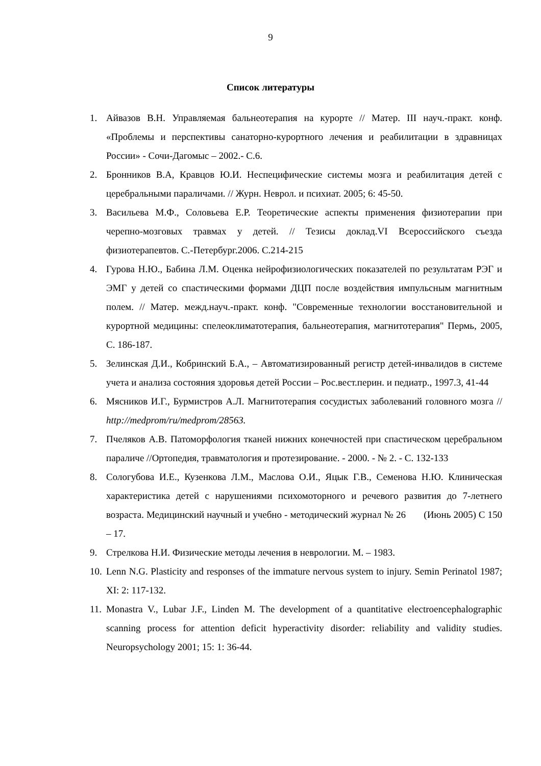9
Список литературы
1. Айвазов В.Н. Управляемая бальнеотерапия на курорте // Матер. III науч.-практ. конф. «Проблемы и перспективы санаторно-курортного лечения и реабилитации в здравницах России» - Сочи-Дагомыс – 2002.- С.6.
2. Бронников В.А, Кравцов Ю.И. Неспецифические системы мозга и реабилитация детей с церебральными параличами. // Журн. Неврол. и психиат. 2005; 6: 45-50.
3. Васильева М.Ф., Соловьева Е.Р. Теоретические аспекты применения физиотерапии при черепно-мозговых травмах у детей. // Тезисы доклад.VI Всероссийского съезда физиотерапевтов. С.-Петербург.2006. С.214-215
4. Гурова Н.Ю., Бабина Л.М. Оценка нейрофизиологических показателей по результатам РЭГ и ЭМГ у детей со спастическими формами ДЦП после воздействия импульсным магнитным полем. // Матер. межд.науч.-практ. конф. "Современные технологии восстановительной и курортной медицины: спелеоклиматотерапия, бальнеотерапия, магнитотерапия" Пермь, 2005, С. 186-187.
5. Зелинская Д.И., Кобринский Б.А., – Автоматизированный регистр детей-инвалидов в системе учета и анализа состояния здоровья детей России – Рос.вест.перин. и педиатр., 1997.3, 41-44
6. Мясников И.Г., Бурмистров А.Л. Магнитотерапия сосудистых заболеваний головного мозга // http://medprom/ru/medprom/28563.
7. Пчеляков А.В. Патоморфология тканей нижних конечностей при спастическом церебральном параличе //Ортопедия, травматология и протезирование. - 2000. - № 2. - С. 132-133
8. Сологубова И.Е., Кузенкова Л.М., Маслова О.И., Яцык Г.В., Семенова Н.Ю. Клиническая характеристика детей с нарушениями психомоторного и речевого развития до 7-летнего возраста. Медицинский научный и учебно - методический журнал № 26 (Июнь 2005) С 150 – 17.
9. Стрелкова Н.И. Физические методы лечения в неврологии. М. – 1983.
10. Lenn N.G. Plasticity and responses of the immature nervous system to injury. Semin Perinatol 1987; XI: 2: 117-132.
11. Monastra V., Lubar J.F., Linden M. The development of a quantitative electroencephalographic scanning process for attention deficit hyperactivity disorder: reliability and validity studies. Neuropsychology 2001; 15: 1: 36-44.